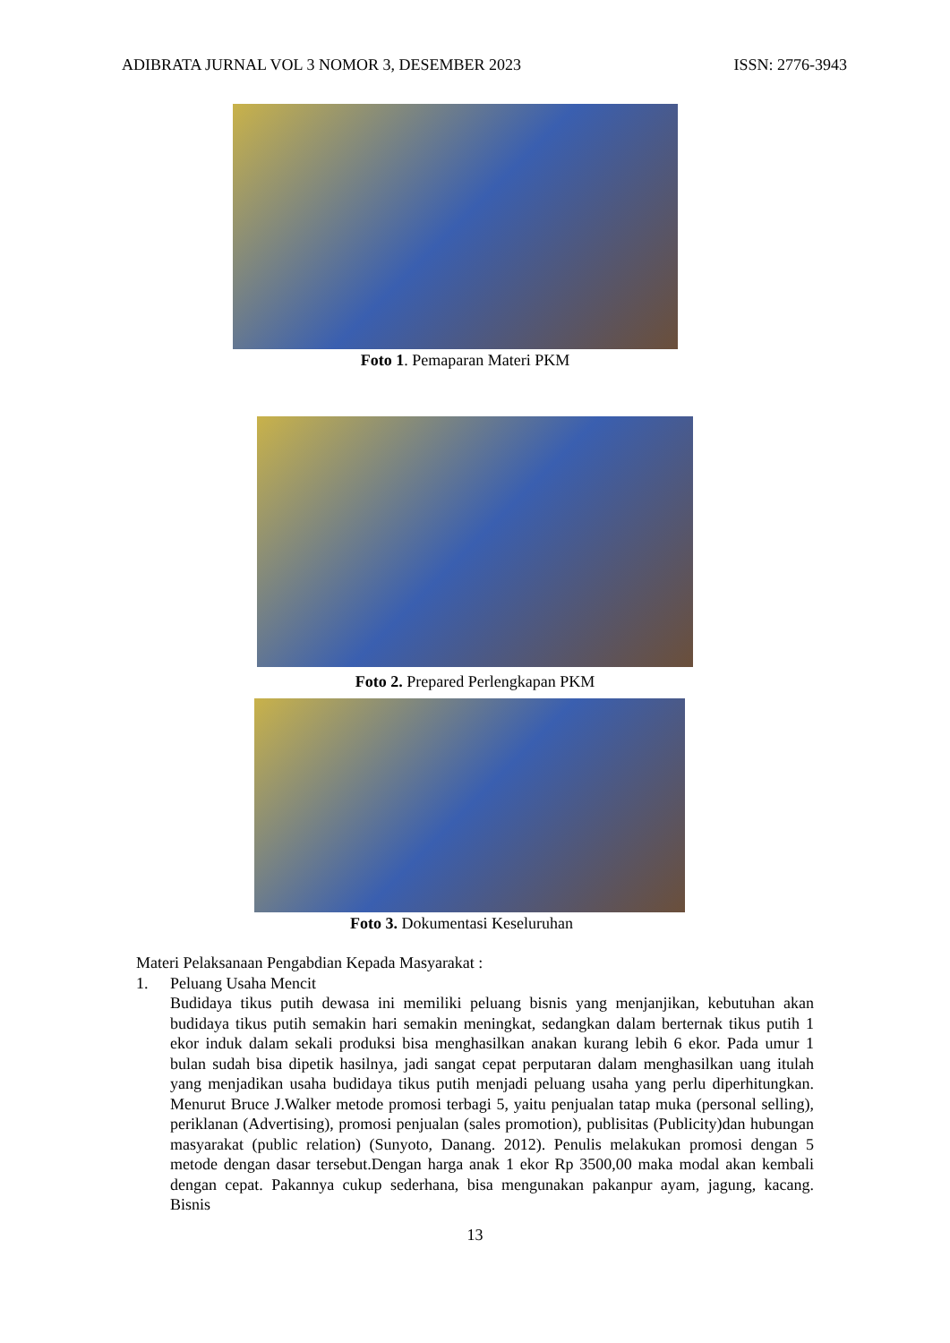ADIBRATA JURNAL VOL 3 NOMOR 3, DESEMBER 2023 ISSN: 2776-3943
Foto 1. Pemaparan Materi PKM
Foto 2. Prepared Perlengkapan PKM
Foto 3. Dokumentasi Keseluruhan
Materi Pelaksanaan Pengabdian Kepada Masyarakat :
1. Peluang Usaha Mencit
Budidaya tikus putih dewasa ini memiliki peluang bisnis yang menjanjikan, kebutuhan akan budidaya tikus putih semakin hari semakin meningkat, sedangkan dalam berternak tikus putih 1 ekor induk dalam sekali produksi bisa menghasilkan anakan kurang lebih 6 ekor. Pada umur 1 bulan sudah bisa dipetik hasilnya, jadi sangat cepat perputaran dalam menghasilkan uang itulah yang menjadikan usaha budidaya tikus putih menjadi peluang usaha yang perlu diperhitungkan. Menurut Bruce J.Walker metode promosi terbagi 5, yaitu penjualan tatap muka (personal selling), periklanan (Advertising), promosi penjualan (sales promotion), publisitas (Publicity)dan hubungan masyarakat (public relation) (Sunyoto, Danang. 2012). Penulis melakukan promosi dengan 5 metode dengan dasar tersebut.Dengan harga anak 1 ekor Rp 3500,00 maka modal akan kembali dengan cepat. Pakannya cukup sederhana, bisa mengunakan pakanpur ayam, jagung, kacang. Bisnis
13